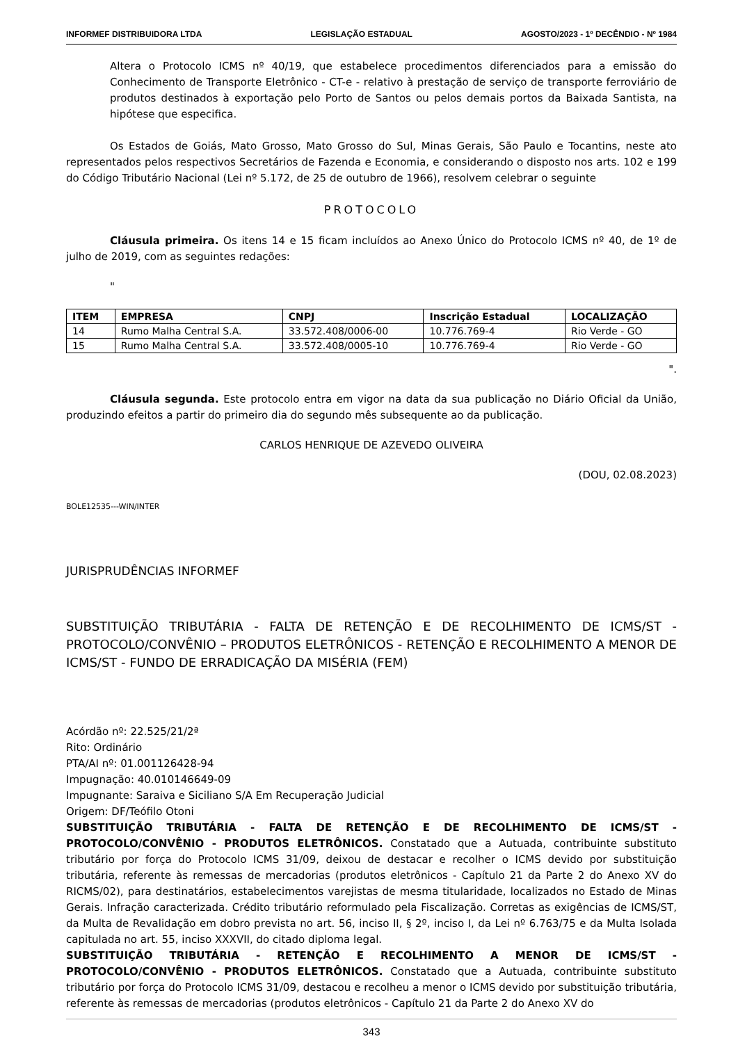INFORMEF DISTRIBUIDORA LTDA LEGISLAÇÃO ESTADUAL AGOSTO/2023 - 1º DECÊNDIO - Nº 1984
Altera o Protocolo ICMS nº 40/19, que estabelece procedimentos diferenciados para a emissão do Conhecimento de Transporte Eletrônico - CT-e - relativo à prestação de serviço de transporte ferroviário de produtos destinados à exportação pelo Porto de Santos ou pelos demais portos da Baixada Santista, na hipótese que especifica.
Os Estados de Goiás, Mato Grosso, Mato Grosso do Sul, Minas Gerais, São Paulo e Tocantins, neste ato representados pelos respectivos Secretários de Fazenda e Economia, e considerando o disposto nos arts. 102 e 199 do Código Tributário Nacional (Lei nº 5.172, de 25 de outubro de 1966), resolvem celebrar o seguinte
PROTOCOLO
Cláusula primeira. Os itens 14 e 15 ficam incluídos ao Anexo Único do Protocolo ICMS nº 40, de 1º de julho de 2019, com as seguintes redações:
"
| ITEM | EMPRESA | CNPJ | Inscrição Estadual | LOCALIZAÇÃO |
| --- | --- | --- | --- | --- |
| 14 | Rumo Malha Central S.A. | 33.572.408/0006-00 | 10.776.769-4 | Rio Verde - GO |
| 15 | Rumo Malha Central S.A. | 33.572.408/0005-10 | 10.776.769-4 | Rio Verde - GO |
".
Cláusula segunda. Este protocolo entra em vigor na data da sua publicação no Diário Oficial da União, produzindo efeitos a partir do primeiro dia do segundo mês subsequente ao da publicação.
CARLOS HENRIQUE DE AZEVEDO OLIVEIRA
(DOU, 02.08.2023)
BOLE12535---WIN/INTER
JURISPRUDÊNCIAS INFORMEF
SUBSTITUIÇÃO TRIBUTÁRIA - FALTA DE RETENÇÃO E DE RECOLHIMENTO DE ICMS/ST - PROTOCOLO/CONVÊNIO – PRODUTOS ELETRÔNICOS - RETENÇÃO E RECOLHIMENTO A MENOR DE ICMS/ST - FUNDO DE ERRADICAÇÃO DA MISÉRIA (FEM)
Acórdão nº: 22.525/21/2ª
Rito: Ordinário
PTA/AI nº: 01.001126428-94
Impugnação: 40.010146649-09
Impugnante: Saraiva e Siciliano S/A Em Recuperação Judicial
Origem: DF/Teófilo Otoni
SUBSTITUIÇÃO TRIBUTÁRIA - FALTA DE RETENÇÃO E DE RECOLHIMENTO DE ICMS/ST - PROTOCOLO/CONVÊNIO - PRODUTOS ELETRÔNICOS. Constatado que a Autuada, contribuinte substituto tributário por força do Protocolo ICMS 31/09, deixou de destacar e recolher o ICMS devido por substituição tributária, referente às remessas de mercadorias (produtos eletrônicos - Capítulo 21 da Parte 2 do Anexo XV do RICMS/02), para destinatários, estabelecimentos varejistas de mesma titularidade, localizados no Estado de Minas Gerais. Infração caracterizada. Crédito tributário reformulado pela Fiscalização. Corretas as exigências de ICMS/ST, da Multa de Revalidação em dobro prevista no art. 56, inciso II, § 2º, inciso I, da Lei nº 6.763/75 e da Multa Isolada capitulada no art. 55, inciso XXXVII, do citado diploma legal.
SUBSTITUIÇÃO TRIBUTÁRIA - RETENÇÃO E RECOLHIMENTO A MENOR DE ICMS/ST - PROTOCOLO/CONVÊNIO - PRODUTOS ELETRÔNICOS. Constatado que a Autuada, contribuinte substituto tributário por força do Protocolo ICMS 31/09, destacou e recolheu a menor o ICMS devido por substituição tributária, referente às remessas de mercadorias (produtos eletrônicos - Capítulo 21 da Parte 2 do Anexo XV do
343